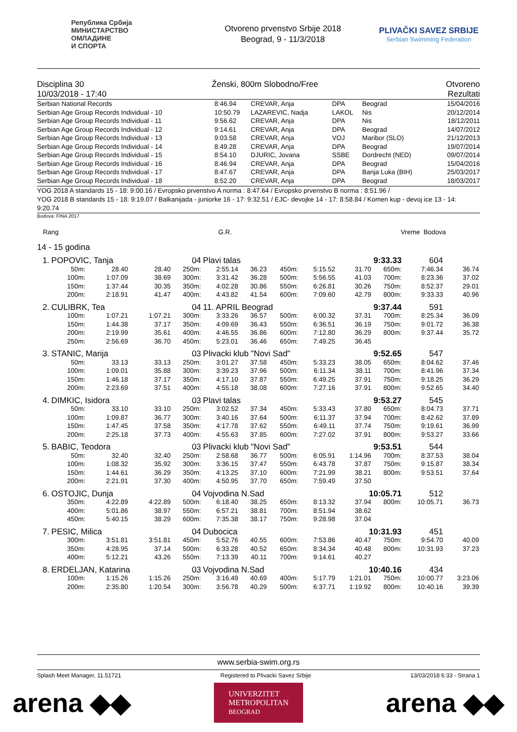Република Србија
МИНИСТАРСТВО
ОМЛАДИНЕ
И СПОРТА
Otvoreno prvenstvo Srbije 2018
Beograd, 9 - 11/3/2018
PLIVAČKI SAVEZ SRBIJE
Serbian Swimming Federation
Disciplina 30 Ženski, 800m Slobodno/Free Otvoreno
10/03/2018 - 17:40 Rezultati
| Serbian National Records | 8:46.94 | CREVAR, Anja | DPA | Beograd | 15/04/2016 |
| Serbian Age Group Records Individual - 10 | 10:50.79 | LAZAREVIC, Nadja | LAKOL | Nis | 20/12/2014 |
| Serbian Age Group Records Individual - 11 | 9:56.62 | CREVAR, Anja | DPA | Nis | 18/12/2011 |
| Serbian Age Group Records Individual - 12 | 9:14.61 | CREVAR, Anja | DPA | Beograd | 14/07/2012 |
| Serbian Age Group Records Individual - 13 | 9:03.58 | CREVAR, Anja | VOJ | Maribor (SLO) | 21/12/2013 |
| Serbian Age Group Records Individual - 14 | 8:49.28 | CREVAR, Anja | DPA | Beograd | 19/07/2014 |
| Serbian Age Group Records Individual - 15 | 8:54.10 | DJURIC, Jovana | SSBE | Dordrecht (NED) | 09/07/2014 |
| Serbian Age Group Records Individual - 16 | 8:46.94 | CREVAR, Anja | DPA | Beograd | 15/04/2016 |
| Serbian Age Group Records Individual - 17 | 8:47.67 | CREVAR, Anja | DPA | Banja Luka (BIH) | 25/03/2017 |
| Serbian Age Group Records Individual - 18 | 8:52.20 | CREVAR, Anja | DPA | Beograd | 18/03/2017 |
YOG 2018 A standards 15 - 18: 9:00.16 / Evropsko prvenstvo A norma : 8:47.64 / Evropsko prvenstvo B norma : 8:51.96 /
YOG 2018 B standards 15 - 18: 9:19.07 / Balkanijada - juniorke 16 - 17: 9:32.51 / EJC- devojke 14 - 17: 8:58.84 / Komen kup - devoj ice 13 - 14: 9:20.74
Bodova: FINA 2017
Rang G.R. Vreme Bodova
14 - 15 godina
| 1. | POPOVIC, Tanja | | | 04 | Plavi talas | | | | 9:33.33 | | 604 | |
| | 50m: | 28.40 | 28.40 | 250m: | 2:55.14 | 36.23 | 450m: | 5:15.52 | 31.70 | 650m: | 7:46.34 | 36.74 |
| | 100m: | 1:07.09 | 38.69 | 300m: | 3:31.42 | 36.28 | 500m: | 5:56.55 | 41.03 | 700m: | 8:23.36 | 37.02 |
| | 150m: | 1:37.44 | 30.35 | 350m: | 4:02.28 | 30.86 | 550m: | 6:26.81 | 30.26 | 750m: | 8:52.37 | 29.01 |
| | 200m: | 2:18.91 | 41.47 | 400m: | 4:43.82 | 41.54 | 600m: | 7:09.60 | 42.79 | 800m: | 9:33.33 | 40.96 |
| 2. | CULIBRK, Tea | | | 04 | 11. APRIL Beograd | | | | 9:37.44 | | 591 | |
| | 100m: | 1:07.21 | 1:07.21 | 300m: | 3:33.26 | 36.57 | 500m: | 6:00.32 | 37.31 | 700m: | 8:25.34 | 36.09 |
| | 150m: | 1:44.38 | 37.17 | 350m: | 4:09.69 | 36.43 | 550m: | 6:36.51 | 36.19 | 750m: | 9:01.72 | 36.38 |
| | 200m: | 2:19.99 | 35.61 | 400m: | 4:46.55 | 36.86 | 600m: | 7:12.80 | 36.29 | 800m: | 9:37.44 | 35.72 |
| | 250m: | 2:56.69 | 36.70 | 450m: | 5:23.01 | 36.46 | 650m: | 7:49.25 | 36.45 | | | |
| 3. | STANIC, Marija | | | 03 | Plivacki klub "Novi Sad" | | | | 9:52.65 | | 547 | |
| | 50m: | 33.13 | 33.13 | 250m: | 3:01.27 | 37.58 | 450m: | 5:33.23 | 38.05 | 650m: | 8:04.62 | 37.46 |
| | 100m: | 1:09.01 | 35.88 | 300m: | 3:39.23 | 37.96 | 500m: | 6:11.34 | 38.11 | 700m: | 8:41.96 | 37.34 |
| | 150m: | 1:46.18 | 37.17 | 350m: | 4:17.10 | 37.87 | 550m: | 6:49.25 | 37.91 | 750m: | 9:18.25 | 36.29 |
| | 200m: | 2:23.69 | 37.51 | 400m: | 4:55.18 | 38.08 | 600m: | 7:27.16 | 37.91 | 800m: | 9:52.65 | 34.40 |
| 4. | DIMKIC, Isidora | | | 03 | Plavi talas | | | | 9:53.27 | | 545 | |
| | 50m: | 33.10 | 33.10 | 250m: | 3:02.52 | 37.34 | 450m: | 5:33.43 | 37.80 | 650m: | 8:04.73 | 37.71 |
| | 100m: | 1:09.87 | 36.77 | 300m: | 3:40.16 | 37.64 | 500m: | 6:11.37 | 37.94 | 700m: | 8:42.62 | 37.89 |
| | 150m: | 1:47.45 | 37.58 | 350m: | 4:17.78 | 37.62 | 550m: | 6:49.11 | 37.74 | 750m: | 9:19.61 | 36.99 |
| | 200m: | 2:25.18 | 37.73 | 400m: | 4:55.63 | 37.85 | 600m: | 7:27.02 | 37.91 | 800m: | 9:53.27 | 33.66 |
| 5. | BABIC, Teodora | | | 03 | Plivacki klub "Novi Sad" | | | | 9:53.51 | | 544 | |
| | 50m: | 32.40 | 32.40 | 250m: | 2:58.68 | 36.77 | 500m: | 6:05.91 | 1:14.96 | 700m: | 8:37.53 | 38.04 |
| | 100m: | 1:08.32 | 35.92 | 300m: | 3:36.15 | 37.47 | 550m: | 6:43.78 | 37.87 | 750m: | 9:15.87 | 38.34 |
| | 150m: | 1:44.61 | 36.29 | 350m: | 4:13.25 | 37.10 | 600m: | 7:21.99 | 38.21 | 800m: | 9:53.51 | 37.64 |
| | 200m: | 2:21.91 | 37.30 | 400m: | 4:50.95 | 37.70 | 650m: | 7:59.49 | 37.50 | | | |
| 6. | OSTOJIC, Dunja | | | 04 | Vojvodina N.Sad | | | | 10:05.71 | | 512 | |
| | 350m: | 4:22.89 | 4:22.89 | 500m: | 6:18.40 | 38.25 | 650m: | 8:13.32 | 37.94 | 800m: | 10:05.71 | 36.73 |
| | 400m: | 5:01.86 | 38.97 | 550m: | 6:57.21 | 38.81 | 700m: | 8:51.94 | 38.62 | | | |
| | 450m: | 5:40.15 | 38.29 | 600m: | 7:35.38 | 38.17 | 750m: | 9:28.98 | 37.04 | | | |
| 7. | PESIC, Milica | | | 04 | Dubocica | | | | 10:31.93 | | 451 | |
| | 300m: | 3:51.81 | 3:51.81 | 450m: | 5:52.76 | 40.55 | 600m: | 7:53.86 | 40.47 | 750m: | 9:54.70 | 40.09 |
| | 350m: | 4:28.95 | 37.14 | 500m: | 6:33.28 | 40.52 | 650m: | 8:34.34 | 40.48 | 800m: | 10:31.93 | 37.23 |
| | 400m: | 5:12.21 | 43.26 | 550m: | 7:13.39 | 40.11 | 700m: | 9:14.61 | 40.27 | | | |
| 8. | ERDELJAN, Katarina | | | 03 | Vojvodina N.Sad | | | | 10:40.16 | | 434 | |
| | 100m: | 1:15.26 | 1:15.26 | 250m: | 3:16.49 | 40.69 | 400m: | 5:17.79 | 1:21.01 | 750m: | 10:00.77 | 3:23.06 |
| | 200m: | 2:35.80 | 1:20.54 | 300m: | 3:56.78 | 40.29 | 500m: | 6:37.71 | 1:19.92 | 800m: | 10:40.16 | 39.39 |
www.serbia-swim.org.rs
Splash Meet Manager, 11.51721 Registered to Plivacki Savez Srbije 13/03/2018 6:33 - Strana 1
arena ◆◆ UNIVERZITET
METROPOLITAN
BEOGRAD arena ◆◆